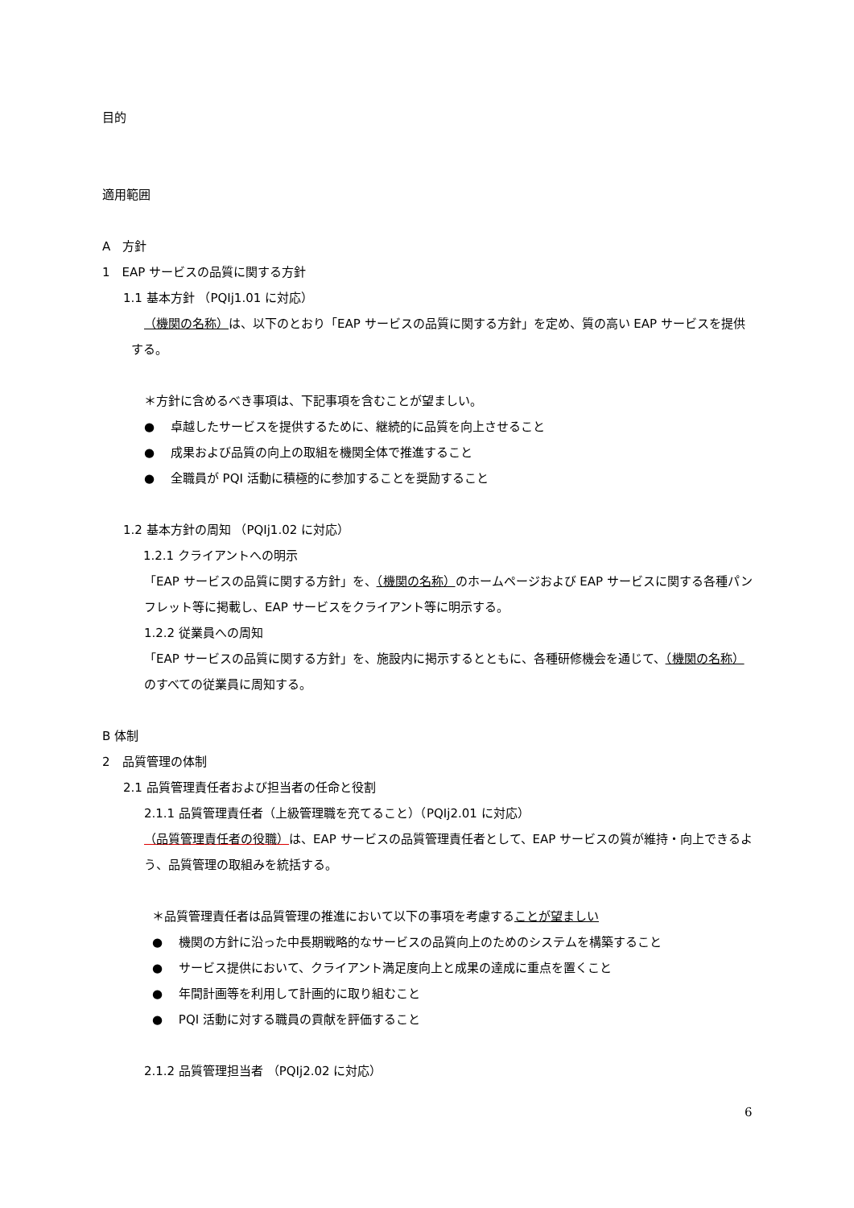目的
適用範囲
A　方針
1　EAP サービスの品質に関する方針
1.1 基本方針 （PQIj1.01 に対応）
（機関の名称）は、以下のとおり「EAP サービスの品質に関する方針」を定め、質の高い EAP サービスを提供する。
＊方針に含めるべき事項は、下記事項を含むことが望ましい。
●　 卓越したサービスを提供するために、継続的に品質を向上させること
●　 成果および品質の向上の取組を機関全体で推進すること
●　 全職員が PQI 活動に積極的に参加することを奨励すること
1.2 基本方針の周知 （PQIj1.02 に対応）
1.2.1 クライアントへの明示
「EAP サービスの品質に関する方針」を、（機関の名称）のホームページおよび EAP サービスに関する各種パンフレット等に掲載し、EAP サービスをクライアント等に明示する。
1.2.2 従業員への周知
「EAP サービスの品質に関する方針」を、施設内に掲示するとともに、各種研修機会を通じて、（機関の名称）のすべての従業員に周知する。
B 体制
2　品質管理の体制
2.1 品質管理責任者および担当者の任命と役割
2.1.1 品質管理責任者（上級管理職を充てること）（PQIj2.01 に対応）
（品質管理責任者の役職）は、EAP サービスの品質管理責任者として、EAP サービスの質が維持・向上できるよう、品質管理の取組みを統括する。
＊品質管理責任者は品質管理の推進において以下の事項を考慮することが望ましい
●　 機関の方針に沿った中長期戦略的なサービスの品質向上のためのシステムを構築すること
●　 サービス提供において、クライアント満足度向上と成果の達成に重点を置くこと
●　 年間計画等を利用して計画的に取り組むこと
●　 PQI 活動に対する職員の貢献を評価すること
2.1.2 品質管理担当者 （PQIj2.02 に対応）
6